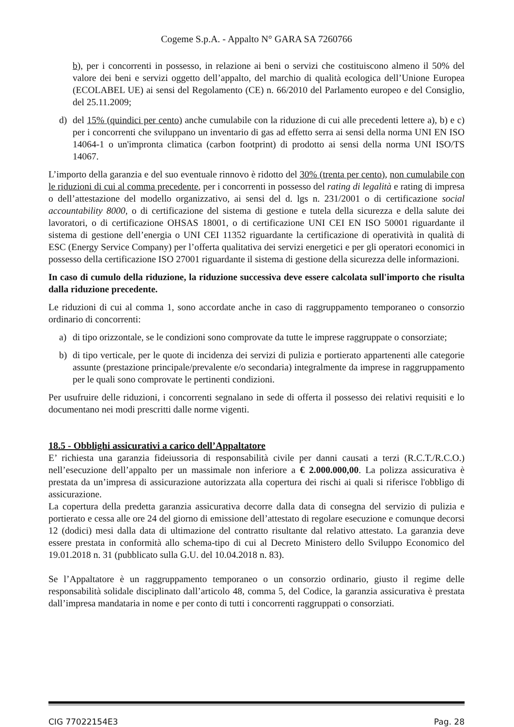Cogeme S.p.A. - Appalto N° GARA SA 7260766
b), per i concorrenti in possesso, in relazione ai beni o servizi che costituiscono almeno il 50% del valore dei beni e servizi oggetto dell’appalto, del marchio di qualità ecologica dell’Unione Europea (ECOLABEL UE) ai sensi del Regolamento (CE) n. 66/2010 del Parlamento europeo e del Consiglio, del 25.11.2009;
d) del 15% (quindici per cento) anche cumulabile con la riduzione di cui alle precedenti lettere a), b) e c) per i concorrenti che sviluppano un inventario di gas ad effetto serra ai sensi della norma UNI EN ISO 14064-1 o un'impronta climatica (carbon footprint) di prodotto ai sensi della norma UNI ISO/TS 14067.
L’importo della garanzia e del suo eventuale rinnovo è ridotto del 30% (trenta per cento), non cumulabile con le riduzioni di cui al comma precedente, per i concorrenti in possesso del rating di legalità e rating di impresa o dell’attestazione del modello organizzativo, ai sensi del d. lgs n. 231/2001 o di certificazione social accountability 8000, o di certificazione del sistema di gestione e tutela della sicurezza e della salute dei lavoratori, o di certificazione OHSAS 18001, o di certificazione UNI CEI EN ISO 50001 riguardante il sistema di gestione dell’energia o UNI CEI 11352 riguardante la certificazione di operatività in qualità di ESC (Energy Service Company) per l’offerta qualitativa dei servizi energetici e per gli operatori economici in possesso della certificazione ISO 27001 riguardante il sistema di gestione della sicurezza delle informazioni.
In caso di cumulo della riduzione, la riduzione successiva deve essere calcolata sull'importo che risulta dalla riduzione precedente.
Le riduzioni di cui al comma 1, sono accordate anche in caso di raggruppamento temporaneo o consorzio ordinario di concorrenti:
a) di tipo orizzontale, se le condizioni sono comprovate da tutte le imprese raggruppate o consorziate;
b) di tipo verticale, per le quote di incidenza dei servizi di pulizia e portierato appartenenti alle categorie assunte (prestazione principale/prevalente e/o secondaria) integralmente da imprese in raggruppamento per le quali sono comprovate le pertinenti condizioni.
Per usufruire delle riduzioni, i concorrenti segnalano in sede di offerta il possesso dei relativi requisiti e lo documentano nei modi prescritti dalle norme vigenti.
18.5 - Obblighi assicurativi a carico dell’Appaltatore
E’ richiesta una garanzia fideiussoria di responsabilità civile per danni causati a terzi (R.C.T./R.C.O.) nell’esecuzione dell’appalto per un massimale non inferiore a € 2.000.000,00. La polizza assicurativa è prestata da un’impresa di assicurazione autorizzata alla copertura dei rischi ai quali si riferisce l'obbligo di assicurazione.
La copertura della predetta garanzia assicurativa decorre dalla data di consegna del servizio di pulizia e portierato e cessa alle ore 24 del giorno di emissione dell’attestato di regolare esecuzione e comunque decorsi 12 (dodici) mesi dalla data di ultimazione del contratto risultante dal relativo attestato. La garanzia deve essere prestata in conformità allo schema-tipo di cui al Decreto Ministero dello Sviluppo Economico del 19.01.2018 n. 31 (pubblicato sulla G.U. del 10.04.2018 n. 83).
Se l’Appaltatore è un raggruppamento temporaneo o un consorzio ordinario, giusto il regime delle responsabilità solidale disciplinato dall’articolo 48, comma 5, del Codice, la garanzia assicurativa è prestata dall’impresa mandataria in nome e per conto di tutti i concorrenti raggruppati o consorziati.
CIG 77022154E3 Pag. 28